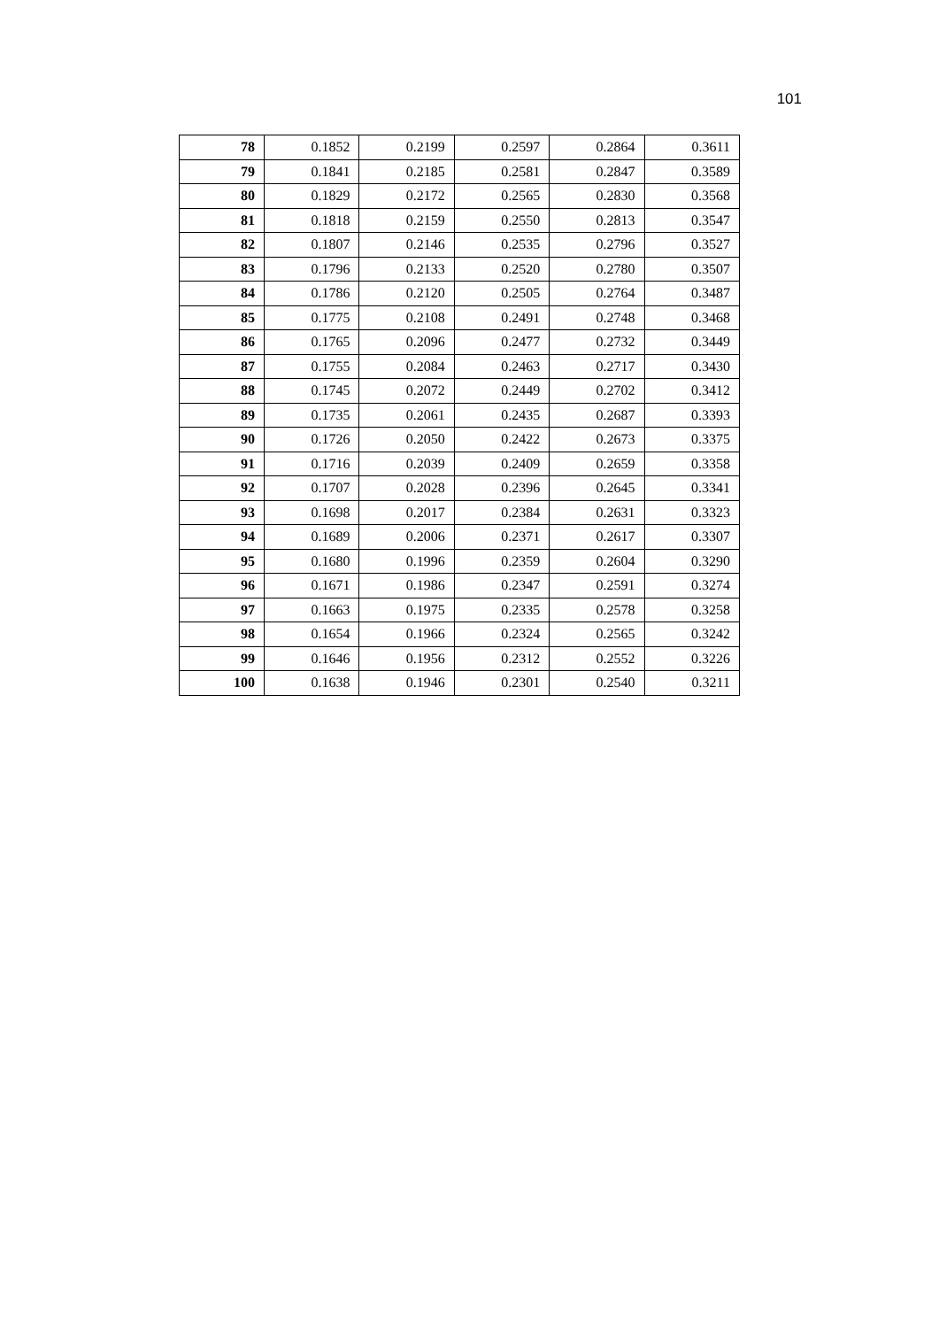101
| 78 | 0.1852 | 0.2199 | 0.2597 | 0.2864 | 0.3611 |
| 79 | 0.1841 | 0.2185 | 0.2581 | 0.2847 | 0.3589 |
| 80 | 0.1829 | 0.2172 | 0.2565 | 0.2830 | 0.3568 |
| 81 | 0.1818 | 0.2159 | 0.2550 | 0.2813 | 0.3547 |
| 82 | 0.1807 | 0.2146 | 0.2535 | 0.2796 | 0.3527 |
| 83 | 0.1796 | 0.2133 | 0.2520 | 0.2780 | 0.3507 |
| 84 | 0.1786 | 0.2120 | 0.2505 | 0.2764 | 0.3487 |
| 85 | 0.1775 | 0.2108 | 0.2491 | 0.2748 | 0.3468 |
| 86 | 0.1765 | 0.2096 | 0.2477 | 0.2732 | 0.3449 |
| 87 | 0.1755 | 0.2084 | 0.2463 | 0.2717 | 0.3430 |
| 88 | 0.1745 | 0.2072 | 0.2449 | 0.2702 | 0.3412 |
| 89 | 0.1735 | 0.2061 | 0.2435 | 0.2687 | 0.3393 |
| 90 | 0.1726 | 0.2050 | 0.2422 | 0.2673 | 0.3375 |
| 91 | 0.1716 | 0.2039 | 0.2409 | 0.2659 | 0.3358 |
| 92 | 0.1707 | 0.2028 | 0.2396 | 0.2645 | 0.3341 |
| 93 | 0.1698 | 0.2017 | 0.2384 | 0.2631 | 0.3323 |
| 94 | 0.1689 | 0.2006 | 0.2371 | 0.2617 | 0.3307 |
| 95 | 0.1680 | 0.1996 | 0.2359 | 0.2604 | 0.3290 |
| 96 | 0.1671 | 0.1986 | 0.2347 | 0.2591 | 0.3274 |
| 97 | 0.1663 | 0.1975 | 0.2335 | 0.2578 | 0.3258 |
| 98 | 0.1654 | 0.1966 | 0.2324 | 0.2565 | 0.3242 |
| 99 | 0.1646 | 0.1956 | 0.2312 | 0.2552 | 0.3226 |
| 100 | 0.1638 | 0.1946 | 0.2301 | 0.2540 | 0.3211 |